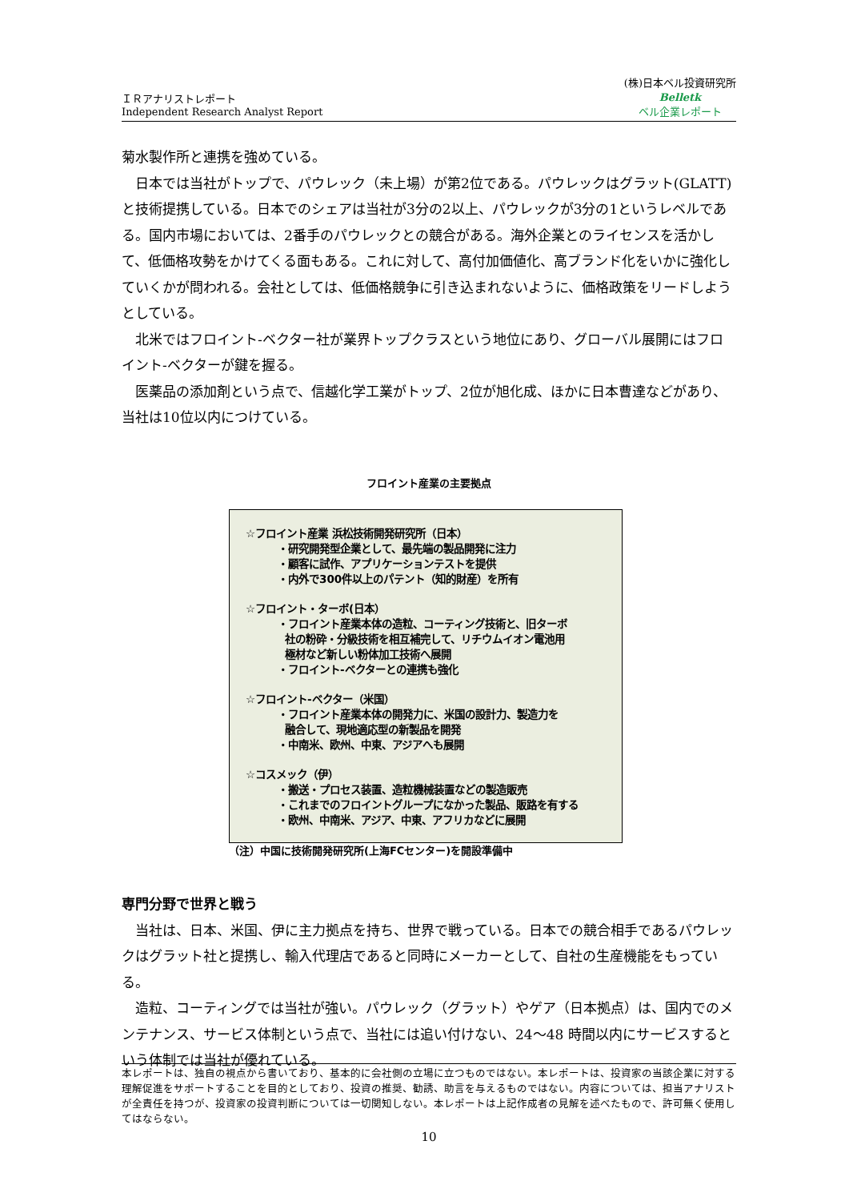ＩＲアナリストレポート
Independent Research Analyst Report
(株)日本ベル投資研究所
Belletk
ベル企業レポート
菊水製作所と連携を強めている。
日本では当社がトップで、パウレック（未上場）が第2位である。パウレックはグラット(GLATT)と技術提携している。日本でのシェアは当社が3分の2以上、パウレックが3分の1というレベルである。国内市場においては、2番手のパウレックとの競合がある。海外企業とのライセンスを活かして、低価格攻勢をかけてくる面もある。これに対して、高付加価値化、高ブランド化をいかに強化していくかが問われる。会社としては、低価格競争に引き込まれないように、価格政策をリードしようとしている。
北米ではフロイント‐ベクター社が業界トップクラスという地位にあり、グローバル展開にはフロイント‐ベクターが鍵を握る。
医薬品の添加剤という点で、信越化学工業がトップ、2位が旭化成、ほかに日本曹達などがあり、当社は10位以内につけている。
フロイント産業の主要拠点
☆フロイント産業 浜松技術開発研究所（日本）
・研究開発型企業として、最先端の製品開発に注力
・顧客に試作、アプリケーションテストを提供
・内外で300件以上のパテント（知的財産）を所有
☆フロイント・ターボ(日本）
・フロイント産業本体の造粒、コーティング技術と、旧ターボ
社の粉砕・分級技術を相互補完して、リチウムイオン電池用
極材など新しい粉体加工技術へ展開
・フロイント‐ベクターとの連携も強化
☆フロイント‐ベクター（米国）
・フロイント産業本体の開発力に、米国の設計力、製造力を
融合して、現地適応型の新製品を開発
・中南米、欧州、中東、アジアへも展開
☆コスメック（伊）
・搬送・プロセス装置、造粒機械装置などの製造販売
・これまでのフロイントグループになかった製品、販路を有する
・欧州、中南米、アジア、中東、アフリカなどに展開
（注）中国に技術開発研究所(上海FCセンター)を開設準備中
専門分野で世界と戦う
当社は、日本、米国、伊に主力拠点を持ち、世界で戦っている。日本での競合相手であるパウレックはグラット社と提携し、輸入代理店であると同時にメーカーとして、自社の生産機能をもっている。
造粒、コーティングでは当社が強い。パウレック（グラット）やゲア（日本拠点）は、国内でのメンテナンス、サービス体制という点で、当社には追い付けない、24～48 時間以内にサービスするという体制では当社が優れている。
本レポートは、独自の視点から書いており、基本的に会社側の立場に立つものではない。本レポートは、投資家の当該企業に対する理解促進をサポートすることを目的としており、投資の推奨、勧誘、助言を与えるものではない。内容については、担当アナリストが全責任を持つが、投資家の投資判断については一切関知しない。本レポートは上記作成者の見解を述べたもので、許可無く使用してはならない。
10